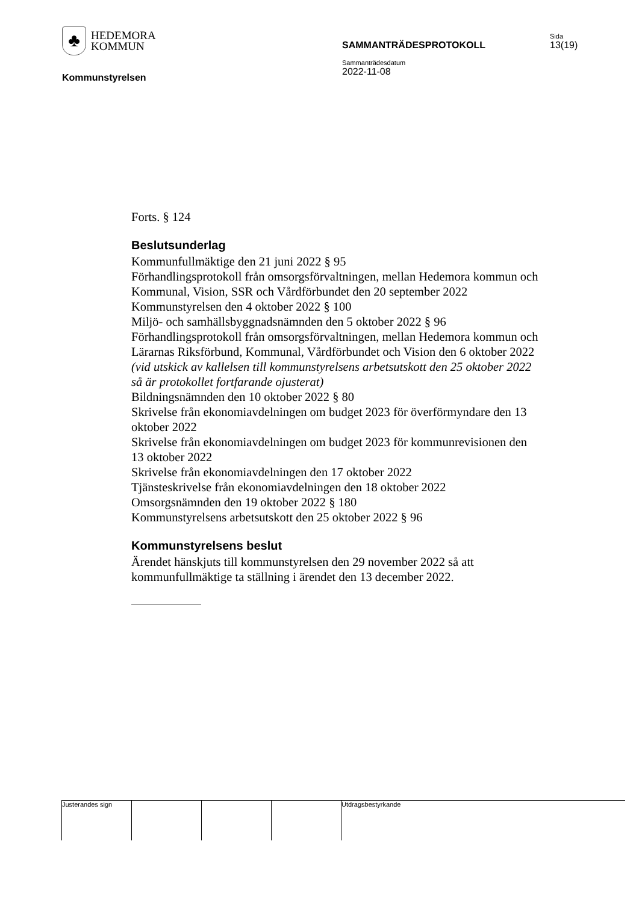♣
HEDEMORA
KOMMUN
Kommunstyrelsen
SAMMANTRÄDESPROTOKOLL
Sammanträdesdatum
2022-11-08
Sida
13(19)
Forts. § 124
Beslutsunderlag
Kommunfullmäktige den 21 juni 2022 § 95
Förhandlingsprotokoll från omsorgsförvaltningen, mellan Hedemora kommun och Kommunal, Vision, SSR och Vårdförbundet den 20 september 2022
Kommunstyrelsen den 4 oktober 2022 § 100
Miljö- och samhällsbyggnadsnämnden den 5 oktober 2022 § 96
Förhandlingsprotokoll från omsorgsförvaltningen, mellan Hedemora kommun och Lärarnas Riksförbund, Kommunal, Vårdförbundet och Vision den 6 oktober 2022 (vid utskick av kallelsen till kommunstyrelsens arbetsutskott den 25 oktober 2022 så är protokollet fortfarande ojusterat)
Bildningsnämnden den 10 oktober 2022 § 80
Skrivelse från ekonomiavdelningen om budget 2023 för överförmyndare den 13 oktober 2022
Skrivelse från ekonomiavdelningen om budget 2023 för kommunrevisionen den 13 oktober 2022
Skrivelse från ekonomiavdelningen den 17 oktober 2022
Tjänsteskrivelse från ekonomiavdelningen den 18 oktober 2022
Omsorgsnämnden den 19 oktober 2022 § 180
Kommunstyrelsens arbetsutskott den 25 oktober 2022 § 96
Kommunstyrelsens beslut
Ärendet hänskjuts till kommunstyrelsen den 29 november 2022 så att kommunfullmäktige ta ställning i ärendet den 13 december 2022.
Justerandes sign Utdragsbestyrkande